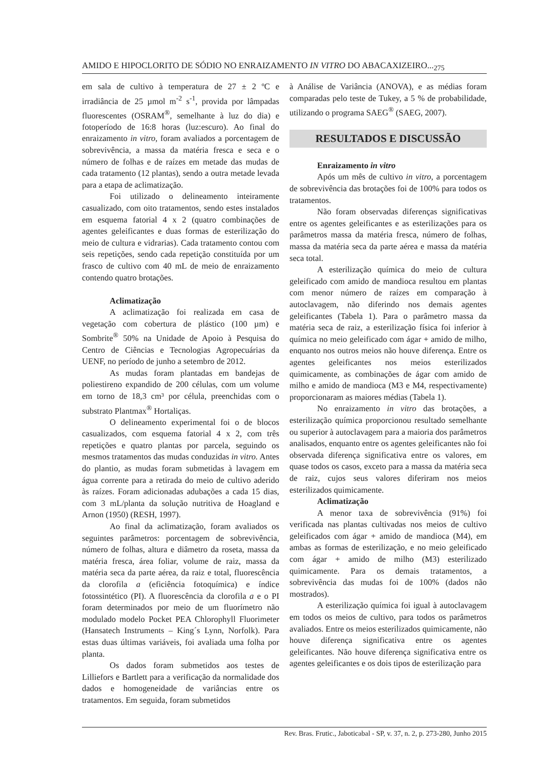AMIDO E HIPOCLORITO DE SÓDIO NO ENRAIZAMENTO IN VITRO DO ABACAXIZEIRO...<sub>275</sub>
em sala de cultivo à temperatura de 27 ± 2 ºC e irradiância de 25 µmol m<sup>-2</sup> s<sup>-1</sup>, provida por lâmpadas fluorescentes (OSRAM<sup>®</sup>, semelhante à luz do dia) e fotoperíodo de 16:8 horas (luz:escuro). Ao final do enraizamento in vitro, foram avaliados a porcentagem de sobrevivência, a massa da matéria fresca e seca e o número de folhas e de raízes em metade das mudas de cada tratamento (12 plantas), sendo a outra metade levada para a etapa de aclimatização.
Foi utilizado o delineamento inteiramente casualizado, com oito tratamentos, sendo estes instalados em esquema fatorial 4 x 2 (quatro combinações de agentes geleificantes e duas formas de esterilização do meio de cultura e vidrarias). Cada tratamento contou com seis repetições, sendo cada repetição constituída por um frasco de cultivo com 40 mL de meio de enraizamento contendo quatro brotações.
Aclimatização
A aclimatização foi realizada em casa de vegetação com cobertura de plástico (100 µm) e Sombrite<sup>®</sup> 50% na Unidade de Apoio à Pesquisa do Centro de Ciências e Tecnologias Agropecuárias da UENF, no período de junho a setembro de 2012.
As mudas foram plantadas em bandejas de poliestireno expandido de 200 células, com um volume em torno de 18,3 cm³ por célula, preenchidas com o substrato Plantmax<sup>®</sup> Hortaliças.
O delineamento experimental foi o de blocos casualizados, com esquema fatorial 4 x 2, com três repetições e quatro plantas por parcela, seguindo os mesmos tratamentos das mudas conduzidas in vitro. Antes do plantio, as mudas foram submetidas à lavagem em água corrente para a retirada do meio de cultivo aderido às raízes. Foram adicionadas adubações a cada 15 dias, com 3 mL/planta da solução nutritiva de Hoagland e Arnon (1950) (RESH, 1997).
Ao final da aclimatização, foram avaliados os seguintes parâmetros: porcentagem de sobrevivência, número de folhas, altura e diâmetro da roseta, massa da matéria fresca, área foliar, volume de raiz, massa da matéria seca da parte aérea, da raiz e total, fluorescência da clorofila a (eficiência fotoquímica) e índice fotossintético (PI). A fluorescência da clorofila a e o PI foram determinados por meio de um fluorímetro não modulado modelo Pocket PEA Chlorophyll Fluorimeter (Hansatech Instruments – King´s Lynn, Norfolk). Para estas duas últimas variáveis, foi avaliada uma folha por planta.
Os dados foram submetidos aos testes de Lilliefors e Bartlett para a verificação da normalidade dos dados e homogeneidade de variâncias entre os tratamentos. Em seguida, foram submetidos
à Análise de Variância (ANOVA), e as médias foram comparadas pelo teste de Tukey, a 5 % de probabilidade, utilizando o programa SAEG<sup>®</sup> (SAEG, 2007).
RESULTADOS E DISCUSSÃO
Enraizamento in vitro
Após um mês de cultivo in vitro, a porcentagem de sobrevivência das brotações foi de 100% para todos os tratamentos.
Não foram observadas diferenças significativas entre os agentes geleificantes e as esterilizações para os parâmetros massa da matéria fresca, número de folhas, massa da matéria seca da parte aérea e massa da matéria seca total.
A esterilização química do meio de cultura geleificado com amido de mandioca resultou em plantas com menor número de raízes em comparação à autoclavagem, não diferindo nos demais agentes geleificantes (Tabela 1). Para o parâmetro massa da matéria seca de raiz, a esterilização física foi inferior à química no meio geleificado com ágar + amido de milho, enquanto nos outros meios não houve diferença. Entre os agentes geleificantes nos meios esterilizados quimicamente, as combinações de ágar com amido de milho e amido de mandioca (M3 e M4, respectivamente) proporcionaram as maiores médias (Tabela 1).
No enraizamento in vitro das brotações, a esterilização química proporcionou resultado semelhante ou superior à autoclavagem para a maioria dos parâmetros analisados, enquanto entre os agentes geleificantes não foi observada diferença significativa entre os valores, em quase todos os casos, exceto para a massa da matéria seca de raiz, cujos seus valores diferiram nos meios esterilizados quimicamente.
Aclimatização
A menor taxa de sobrevivência (91%) foi verificada nas plantas cultivadas nos meios de cultivo geleificados com ágar + amido de mandioca (M4), em ambas as formas de esterilização, e no meio geleificado com ágar + amido de milho (M3) esterilizado quimicamente. Para os demais tratamentos, a sobrevivência das mudas foi de 100% (dados não mostrados).
A esterilização química foi igual à autoclavagem em todos os meios de cultivo, para todos os parâmetros avaliados. Entre os meios esterilizados quimicamente, não houve diferença significativa entre os agentes geleificantes. Não houve diferença significativa entre os agentes geleificantes e os dois tipos de esterilização para
Rev. Bras. Frutic., Jaboticabal - SP, v. 37, n. 2, p. 273-280, Junho 2015